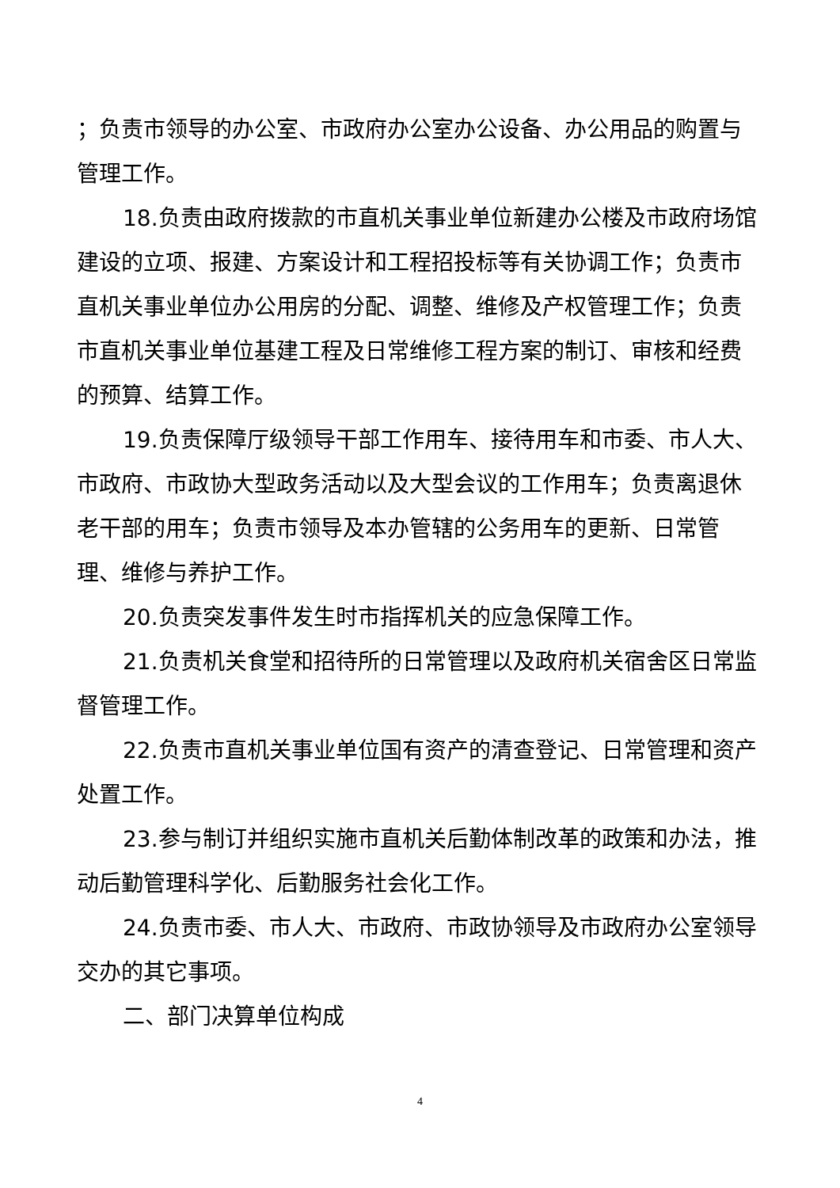；负责市领导的办公室、市政府办公室办公设备、办公用品的购置与管理工作。
18.负责由政府拨款的市直机关事业单位新建办公楼及市政府场馆建设的立项、报建、方案设计和工程招投标等有关协调工作；负责市直机关事业单位办公用房的分配、调整、维修及产权管理工作；负责市直机关事业单位基建工程及日常维修工程方案的制订、审核和经费的预算、结算工作。
19.负责保障厅级领导干部工作用车、接待用车和市委、市人大、市政府、市政协大型政务活动以及大型会议的工作用车；负责离退休老干部的用车；负责市领导及本办管辖的公务用车的更新、日常管理、维修与养护工作。
20.负责突发事件发生时市指挥机关的应急保障工作。
21.负责机关食堂和招待所的日常管理以及政府机关宿舍区日常监督管理工作。
22.负责市直机关事业单位国有资产的清查登记、日常管理和资产处置工作。
23.参与制订并组织实施市直机关后勤体制改革的政策和办法，推动后勤管理科学化、后勤服务社会化工作。
24.负责市委、市人大、市政府、市政协领导及市政府办公室领导交办的其它事项。
二、部门决算单位构成
4